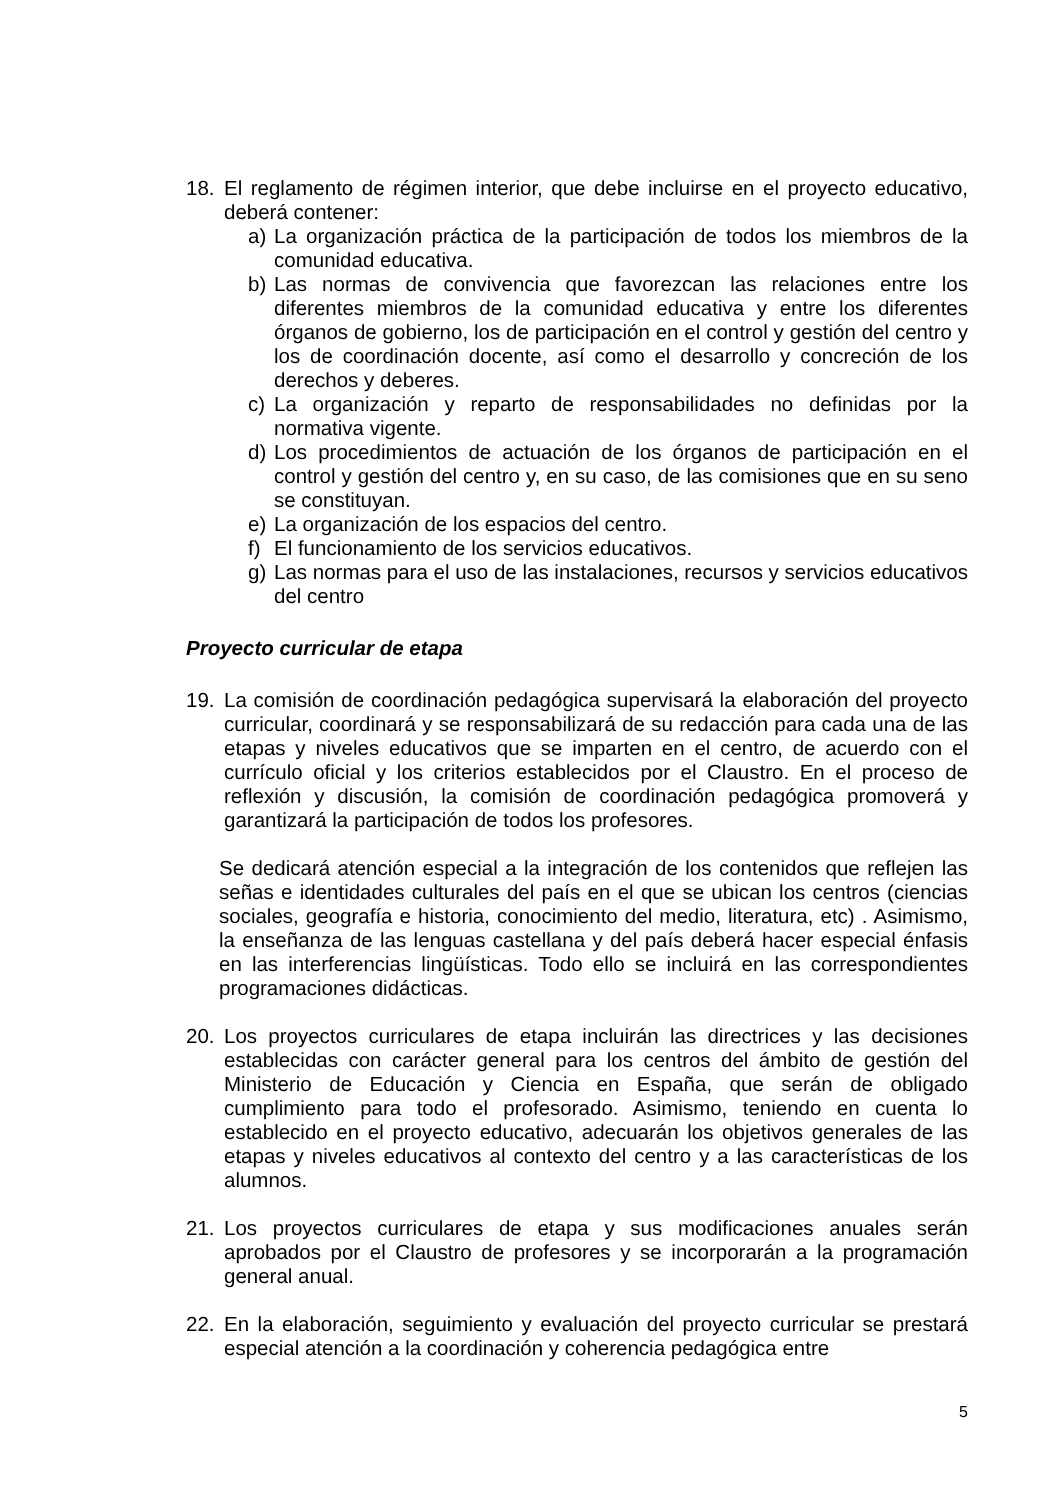18. El reglamento de régimen interior, que debe incluirse en el proyecto educativo, deberá contener:
a) La organización práctica de la participación de todos los miembros de la comunidad educativa.
b) Las normas de convivencia que favorezcan las relaciones entre los diferentes miembros de la comunidad educativa y entre los diferentes órganos de gobierno, los de participación en el control y gestión del centro y los de coordinación docente, así como el desarrollo y concreción de los derechos y deberes.
c) La organización y reparto de responsabilidades no definidas por la normativa vigente.
d) Los procedimientos de actuación de los órganos de participación en el control y gestión del centro y, en su caso, de las comisiones que en su seno se constituyan.
e) La organización de los espacios del centro.
f) El funcionamiento de los servicios educativos.
g) Las normas para el uso de las instalaciones, recursos y servicios educativos del centro
Proyecto curricular de etapa
19. La comisión de coordinación pedagógica supervisará la elaboración del proyecto curricular, coordinará y se responsabilizará de su redacción para cada una de las etapas y niveles educativos que se imparten en el centro, de acuerdo con el currículo oficial y los criterios establecidos por el Claustro. En el proceso de reflexión y discusión, la comisión de coordinación pedagógica promoverá y garantizará la participación de todos los profesores.
Se dedicará atención especial a la integración de los contenidos que reflejen las señas e identidades culturales del país en el que se ubican los centros (ciencias sociales, geografía e historia, conocimiento del medio, literatura, etc) . Asimismo, la enseñanza de las lenguas castellana y del país deberá hacer especial énfasis en las interferencias lingüísticas. Todo ello se incluirá en las correspondientes programaciones didácticas.
20. Los proyectos curriculares de etapa incluirán las directrices y las decisiones establecidas con carácter general para los centros del ámbito de gestión del Ministerio de Educación y Ciencia en España, que serán de obligado cumplimiento para todo el profesorado. Asimismo, teniendo en cuenta lo establecido en el proyecto educativo, adecuarán los objetivos generales de las etapas y niveles educativos al contexto del centro y a las características de los alumnos.
21. Los proyectos curriculares de etapa y sus modificaciones anuales serán aprobados por el Claustro de profesores y se incorporarán a la programación general anual.
22. En la elaboración, seguimiento y evaluación del proyecto curricular se prestará especial atención a la coordinación y coherencia pedagógica entre
5